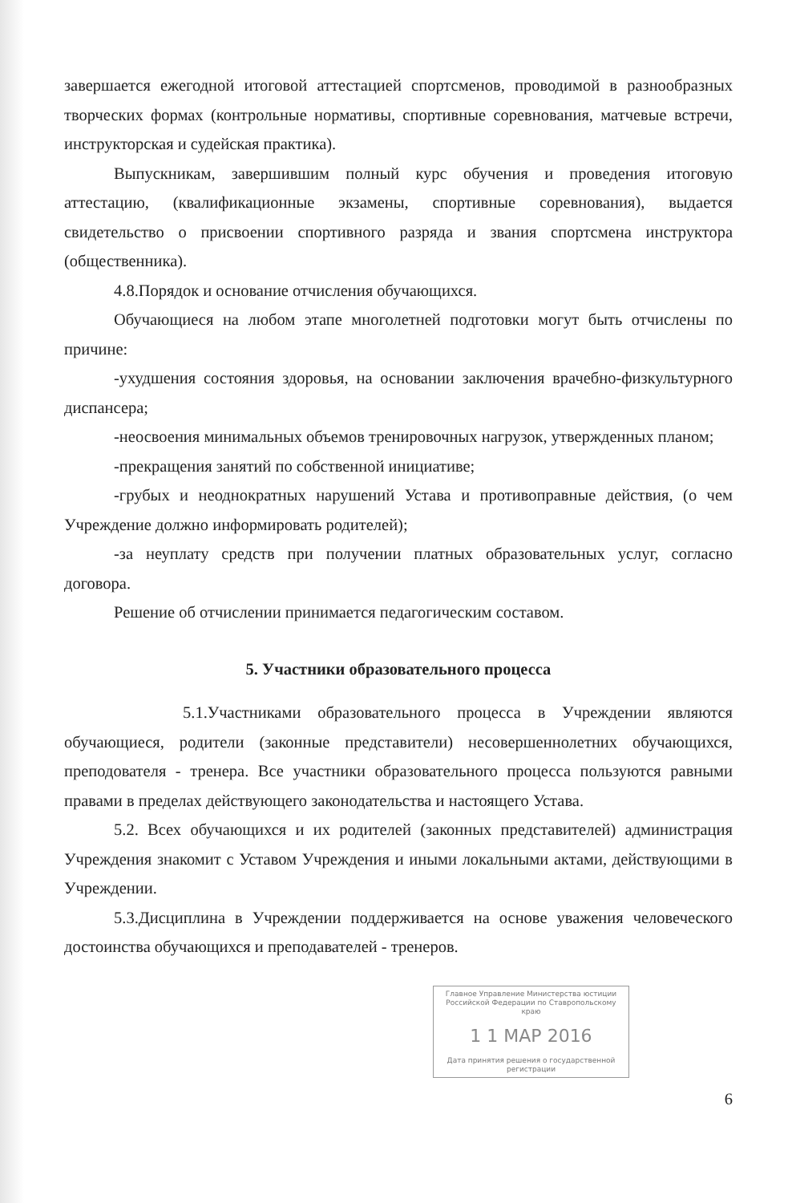завершается ежегодной итоговой аттестацией спортсменов, проводимой в разнообразных творческих формах (контрольные нормативы, спортивные соревнования, матчевые встречи, инструкторская и судейская практика).
Выпускникам, завершившим полный курс обучения и проведения итоговую аттестацию, (квалификационные экзамены, спортивные соревнования), выдается свидетельство о присвоении спортивного разряда и звания спортсмена инструктора (общественника).
4.8.Порядок и основание отчисления обучающихся.
Обучающиеся на любом этапе многолетней подготовки могут быть отчислены по причине:
-ухудшения состояния здоровья, на основании заключения врачебно-физкультурного диспансера;
-неосвоения минимальных объемов тренировочных нагрузок, утвержденных планом;
-прекращения занятий по собственной инициативе;
-грубых и неоднократных нарушений Устава и противоправные действия, (о чем Учреждение должно информировать родителей);
-за неуплату средств при получении платных образовательных услуг, согласно договора.
Решение об отчислении принимается педагогическим составом.
5. Участники образовательного процесса
5.1.Участниками образовательного процесса в Учреждении являются обучающиеся, родители (законные представители) несовершеннолетних обучающихся, преподователя - тренера. Все участники образовательного процесса пользуются равными правами в пределах действующего законодательства и настоящего Устава.
5.2. Всех обучающихся и их родителей (законных представителей) администрация Учреждения знакомит с Уставом Учреждения и иными локальными актами, действующими в Учреждении.
5.3.Дисциплина в Учреждении поддерживается на основе уважения человеческого достоинства обучающихся и преподавателей - тренеров.
Главное Управление Министерства юстиции Российской Федерации по Ставропольскому краю
1 1 МАР 2016
Дата принятия решения о государственной регистрации
6